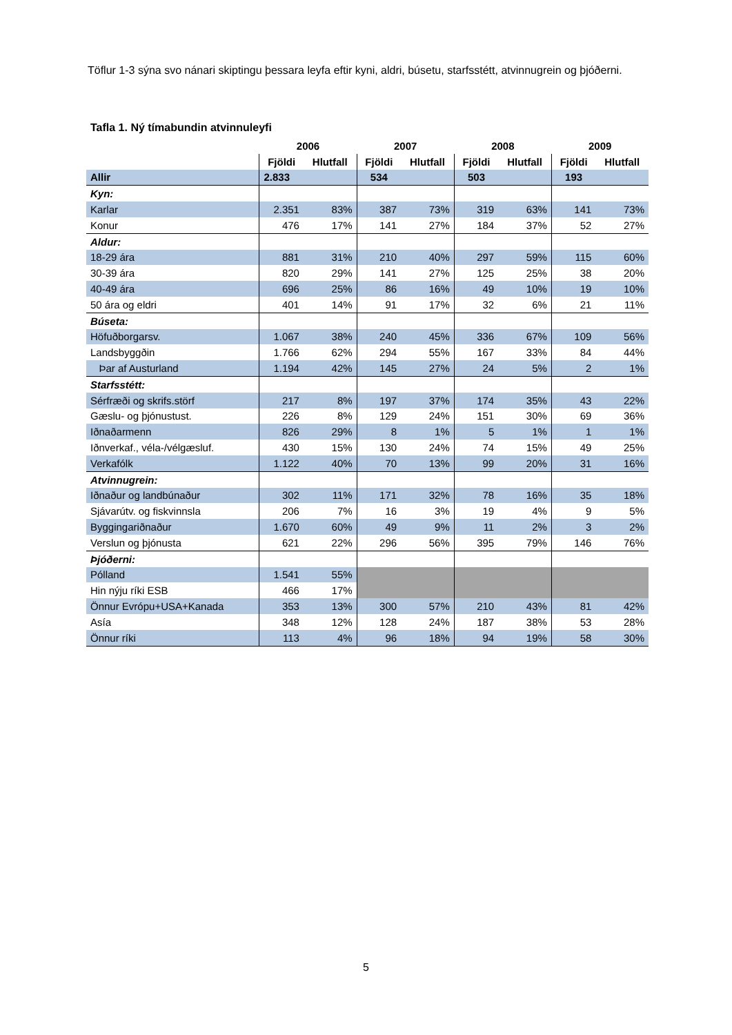Töflur 1-3 sýna svo nánari skiptingu þessara leyfa eftir kyni, aldri, búsetu, starfsstétt, atvinnugrein og þjóðerni.
Tafla 1. Ný tímabundin atvinnuleyfi
| | 2006 | | 2007 | | 2008 | | 2009 | |
| --- | --- | --- | --- | --- | --- | --- | --- | --- |
| | Fjöldi | Hlutfall | Fjöldi | Hlutfall | Fjöldi | Hlutfall | Fjöldi | Hlutfall |
| Allir | 2.833 | | 534 | | 503 | | 193 | |
| Kyn: | | | | | | | | |
| Karlar | 2.351 | 83% | 387 | 73% | 319 | 63% | 141 | 73% |
| Konur | 476 | 17% | 141 | 27% | 184 | 37% | 52 | 27% |
| Aldur: | | | | | | | | |
| 18-29 ára | 881 | 31% | 210 | 40% | 297 | 59% | 115 | 60% |
| 30-39 ára | 820 | 29% | 141 | 27% | 125 | 25% | 38 | 20% |
| 40-49 ára | 696 | 25% | 86 | 16% | 49 | 10% | 19 | 10% |
| 50 ára og eldri | 401 | 14% | 91 | 17% | 32 | 6% | 21 | 11% |
| Búseta: | | | | | | | | |
| Höfuðborgarsv. | 1.067 | 38% | 240 | 45% | 336 | 67% | 109 | 56% |
| Landsbyggðin | 1.766 | 62% | 294 | 55% | 167 | 33% | 84 | 44% |
| Þar af Austurland | 1.194 | 42% | 145 | 27% | 24 | 5% | 2 | 1% |
| Starfsstétt: | | | | | | | | |
| Sérfræði og skrifs.störf | 217 | 8% | 197 | 37% | 174 | 35% | 43 | 22% |
| Gæslu- og þjónustust. | 226 | 8% | 129 | 24% | 151 | 30% | 69 | 36% |
| Iðnaðarmenn | 826 | 29% | 8 | 1% | 5 | 1% | 1 | 1% |
| Iðnverkaf., véla-/vélgæsluf. | 430 | 15% | 130 | 24% | 74 | 15% | 49 | 25% |
| Verkafólk | 1.122 | 40% | 70 | 13% | 99 | 20% | 31 | 16% |
| Atvinnugrein: | | | | | | | | |
| Iðnaður og landbúnaður | 302 | 11% | 171 | 32% | 78 | 16% | 35 | 18% |
| Sjávarútv. og fiskvinnsla | 206 | 7% | 16 | 3% | 19 | 4% | 9 | 5% |
| Byggingariðnaður | 1.670 | 60% | 49 | 9% | 11 | 2% | 3 | 2% |
| Verslun og þjónusta | 621 | 22% | 296 | 56% | 395 | 79% | 146 | 76% |
| Þjóðerni: | | | | | | | | |
| Pólland | 1.541 | 55% | | | | | | |
| Hin nýju ríki ESB | 466 | 17% | | | | | | |
| Önnur Evrópu+USA+Kanada | 353 | 13% | 300 | 57% | 210 | 43% | 81 | 42% |
| Asía | 348 | 12% | 128 | 24% | 187 | 38% | 53 | 28% |
| Önnur ríki | 113 | 4% | 96 | 18% | 94 | 19% | 58 | 30% |
5